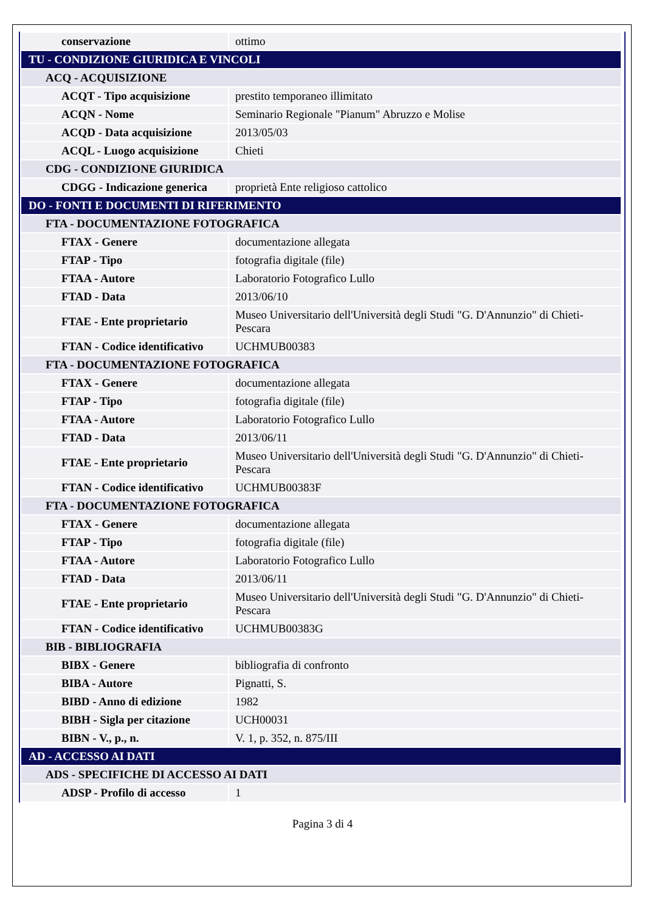| conservazione | ottimo |
| TU - CONDIZIONE GIURIDICA E VINCOLI | |
| ACQ - ACQUISIZIONE | |
| ACQT - Tipo acquisizione | prestito temporaneo illimitato |
| ACQN - Nome | Seminario Regionale "Pianum" Abruzzo e Molise |
| ACQD - Data acquisizione | 2013/05/03 |
| ACQL - Luogo acquisizione | Chieti |
| CDG - CONDIZIONE GIURIDICA | |
| CDGG - Indicazione generica | proprietà Ente religioso cattolico |
| DO - FONTI E DOCUMENTI DI RIFERIMENTO | |
| FTA - DOCUMENTAZIONE FOTOGRAFICA | |
| FTAX - Genere | documentazione allegata |
| FTAP - Tipo | fotografia digitale (file) |
| FTAA - Autore | Laboratorio Fotografico Lullo |
| FTAD - Data | 2013/06/10 |
| FTAE - Ente proprietario | Museo Universitario dell'Università degli Studi "G. D'Annunzio" di Chieti-Pescara |
| FTAN - Codice identificativo | UCHMUB00383 |
| FTA - DOCUMENTAZIONE FOTOGRAFICA | |
| FTAX - Genere | documentazione allegata |
| FTAP - Tipo | fotografia digitale (file) |
| FTAA - Autore | Laboratorio Fotografico Lullo |
| FTAD - Data | 2013/06/11 |
| FTAE - Ente proprietario | Museo Universitario dell'Università degli Studi "G. D'Annunzio" di Chieti-Pescara |
| FTAN - Codice identificativo | UCHMUB00383F |
| FTA - DOCUMENTAZIONE FOTOGRAFICA | |
| FTAX - Genere | documentazione allegata |
| FTAP - Tipo | fotografia digitale (file) |
| FTAA - Autore | Laboratorio Fotografico Lullo |
| FTAD - Data | 2013/06/11 |
| FTAE - Ente proprietario | Museo Universitario dell'Università degli Studi "G. D'Annunzio" di Chieti-Pescara |
| FTAN - Codice identificativo | UCHMUB00383G |
| BIB - BIBLIOGRAFIA | |
| BIBX - Genere | bibliografia di confronto |
| BIBA - Autore | Pignatti, S. |
| BIBD - Anno di edizione | 1982 |
| BIBH - Sigla per citazione | UCH00031 |
| BIBN - V., p., n. | V. 1, p. 352, n. 875/III |
| AD - ACCESSO AI DATI | |
| ADS - SPECIFICHE DI ACCESSO AI DATI | |
| ADSP - Profilo di accesso | 1 |
Pagina 3 di 4